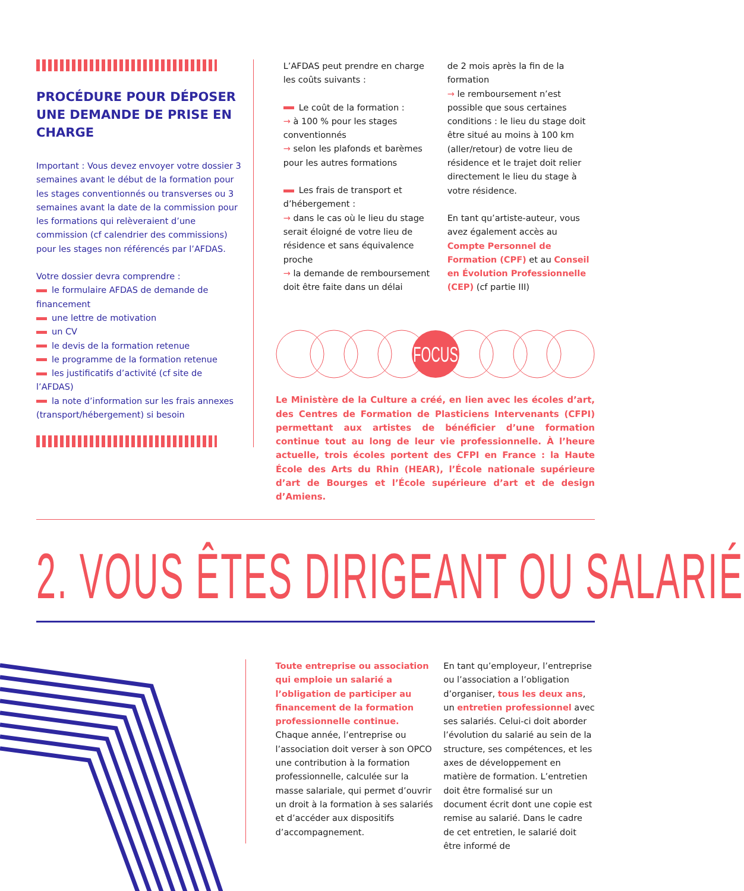PROCÉDURE POUR DÉPOSER UNE DEMANDE DE PRISE EN CHARGE
Important : Vous devez envoyer votre dossier 3 semaines avant le début de la formation pour les stages conventionnés ou transverses ou 3 semaines avant la date de la commission pour les formations qui relèveraient d’une commission (cf calendrier des commissions) pour les stages non référencés par l’AFDAS.
Votre dossier devra comprendre :
le formulaire AFDAS de demande de financement
une lettre de motivation
un CV
le devis de la formation retenue
le programme de la formation retenue
les justificatifs d’activité (cf site de l’AFDAS)
la note d’information sur les frais annexes (transport/hébergement) si besoin
L’AFDAS peut prendre en charge les coûts suivants :
Le coût de la formation :
→ à 100 % pour les stages conventionnés
→ selon les plafonds et barèmes pour les autres formations
Les frais de transport et d’hébergement :
→ dans le cas où le lieu du stage serait éloigné de votre lieu de résidence et sans équivalence proche
→ la demande de remboursement doit être faite dans un délai
de 2 mois après la fin de la formation
→ le remboursement n’est possible que sous certaines conditions : le lieu du stage doit être situé au moins à 100 km (aller/retour) de votre lieu de résidence et le trajet doit relier directement le lieu du stage à votre résidence.
En tant qu’artiste-auteur, vous avez également accès au Compte Personnel de Formation (CPF) et au Conseil en Évolution Professionnelle (CEP) (cf partie III)
FOCUS
Le Ministère de la Culture a créé, en lien avec les écoles d’art, des Centres de Formation de Plasticiens Intervenants (CFPI) permettant aux artistes de bénéficier d’une formation continue tout au long de leur vie professionnelle. À l’heure actuelle, trois écoles portent des CFPI en France : la Haute École des Arts du Rhin (HEAR), l’École nationale supérieure d’art de Bourges et l’École supérieure d’art et de design d’Amiens.
2. VOUS ÊTES DIRIGEANT OU SALARIÉ
Toute entreprise ou association qui emploie un salarié a l’obligation de participer au financement de la formation professionnelle continue. Chaque année, l’entreprise ou l’association doit verser à son OPCO une contribution à la formation professionnelle, calculée sur la masse salariale, qui permet d’ouvrir un droit à la formation à ses salariés et d’accéder aux dispositifs d’accompagnement.
En tant qu’employeur, l’entreprise ou l’association a l’obligation d’organiser, tous les deux ans, un entretien professionnel avec ses salariés. Celui-ci doit aborder l’évolution du salarié au sein de la structure, ses compétences, et les axes de développement en matière de formation. L’entretien doit être formalisé sur un document écrit dont une copie est remise au salarié. Dans le cadre de cet entretien, le salarié doit être informé de